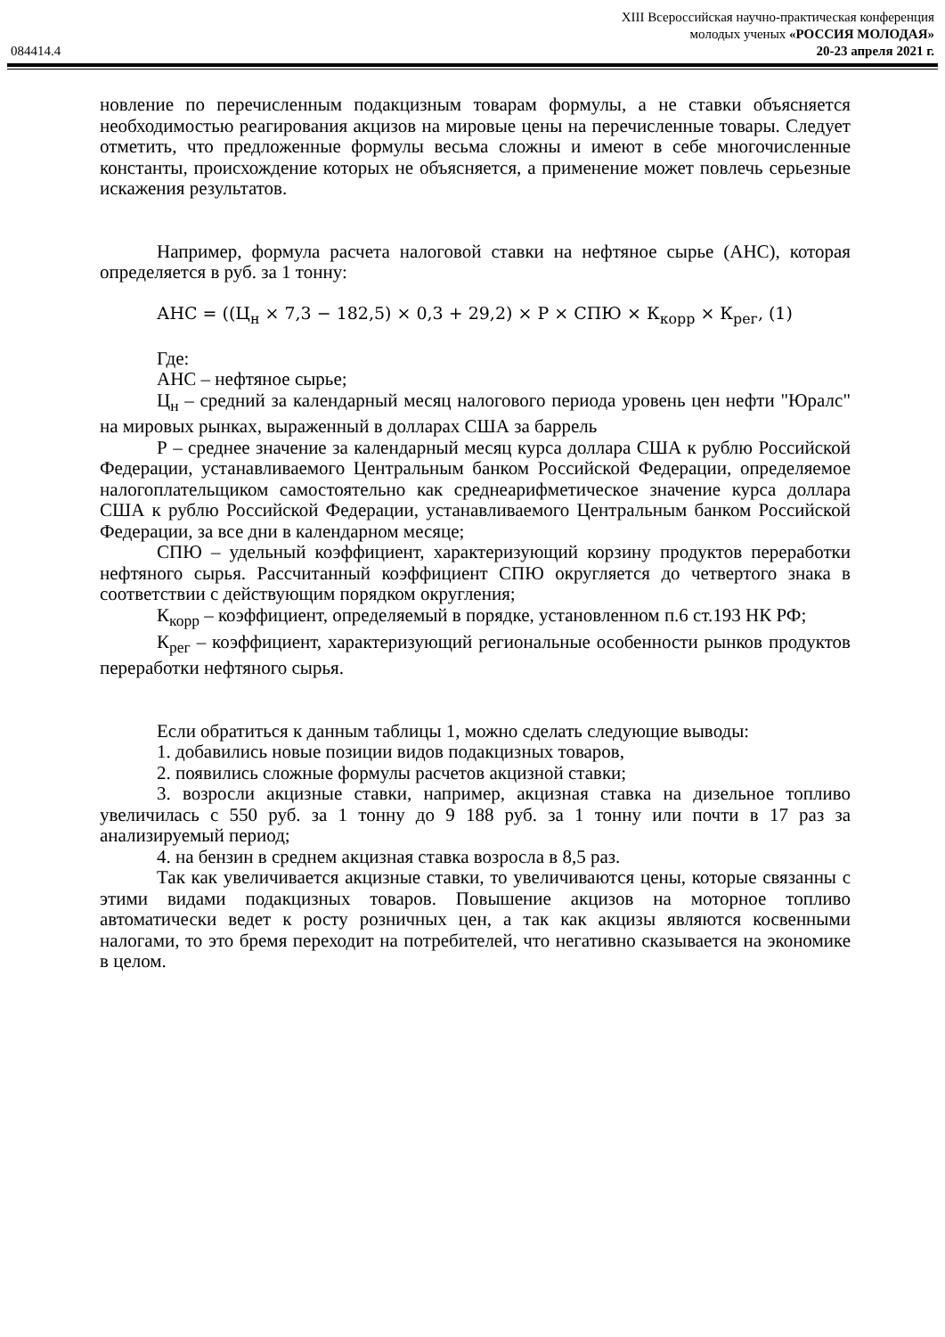084414.4
XIII Всероссийская научно-практическая конференция
молодых ученых «РОССИЯ МОЛОДАЯ»
20-23 апреля 2021 г.
новление по перечисленным подакцизным товарам формулы, а не ставки объясняется необходимостью реагирования акцизов на мировые цены на перечисленные товары. Следует отметить, что предложенные формулы весьма сложны и имеют в себе многочисленные константы, происхождение которых не объясняется, а применение может повлечь серьезные искажения результатов.
Например, формула расчета налоговой ставки на нефтяное сырье (АНС), которая определяется в руб. за 1 тонну:
АНС = ((Ц<sub>н</sub> × 7,3 − 182,5) × 0,3 + 29,2) × Р × СПЮ × К<sub>корр</sub> × К<sub>рег</sub>, (1)
Где:
АНС – нефтяное сырье;
Ц<sub>н</sub> – средний за календарный месяц налогового периода уровень цен нефти "Юралс" на мировых рынках, выраженный в долларах США за баррель
Р – среднее значение за календарный месяц курса доллара США к рублю Российской Федерации, устанавливаемого Центральным банком Российской Федерации, определяемое налогоплательщиком самостоятельно как среднеарифметическое значение курса доллара США к рублю Российской Федерации, устанавливаемого Центральным банком Российской Федерации, за все дни в календарном месяце;
СПЮ – удельный коэффициент, характеризующий корзину продуктов переработки нефтяного сырья. Рассчитанный коэффициент СПЮ округляется до четвертого знака в соответствии с действующим порядком округления;
К<sub>корр</sub> – коэффициент, определяемый в порядке, установленном п.6 ст.193 НК РФ;
К<sub>рег</sub> – коэффициент, характеризующий региональные особенности рынков продуктов переработки нефтяного сырья.
Если обратиться к данным таблицы 1, можно сделать следующие выводы:
1. добавились новые позиции видов подакцизных товаров,
2. появились сложные формулы расчетов акцизной ставки;
3. возросли акцизные ставки, например, акцизная ставка на дизельное топливо увеличилась с 550 руб. за 1 тонну до 9 188 руб. за 1 тонну или почти в 17 раз за анализируемый период;
4. на бензин в среднем акцизная ставка возросла в 8,5 раз.
Так как увеличивается акцизные ставки, то увеличиваются цены, которые связанны с этими видами подакцизных товаров. Повышение акцизов на моторное топливо автоматически ведет к росту розничных цен, а так как акцизы являются косвенными налогами, то это бремя переходит на потребителей, что негативно сказывается на экономике в целом.